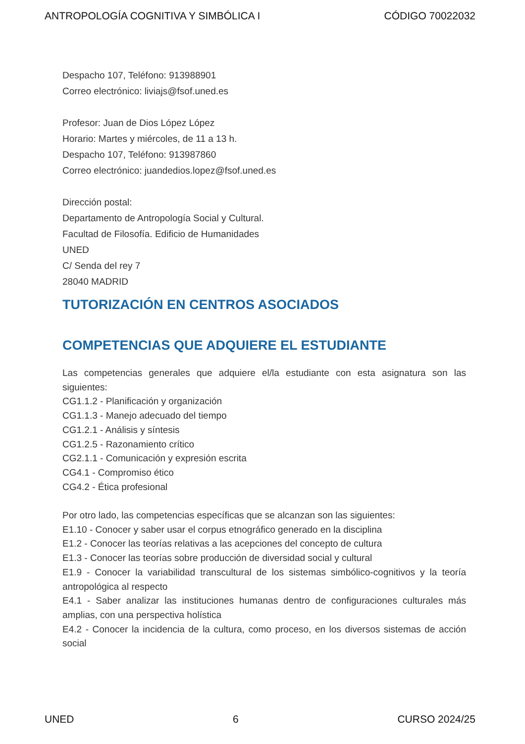ANTROPOLOGÍA COGNITIVA Y SIMBÓLICA I CÓDIGO 70022032
Despacho 107, Teléfono: 913988901
Correo electrónico: liviajs@fsof.uned.es
Profesor: Juan de Dios López López
Horario: Martes y miércoles, de 11 a 13 h.
Despacho 107, Teléfono: 913987860
Correo electrónico: juandedios.lopez@fsof.uned.es
Dirección postal:
Departamento de Antropología Social y Cultural.
Facultad de Filosofía. Edificio de Humanidades
UNED
C/ Senda del rey 7
28040 MADRID
TUTORIZACIÓN EN CENTROS ASOCIADOS
COMPETENCIAS QUE ADQUIERE EL ESTUDIANTE
Las competencias generales que adquiere el/la estudiante con esta asignatura son las siguientes:
CG1.1.2 - Planificación y organización
CG1.1.3 - Manejo adecuado del tiempo
CG1.2.1 - Análisis y síntesis
CG1.2.5 - Razonamiento crítico
CG2.1.1 - Comunicación y expresión escrita
CG4.1 - Compromiso ético
CG4.2 - Ética profesional
Por otro lado, las competencias específicas que se alcanzan son las siguientes:
E1.10 - Conocer y saber usar el corpus etnográfico generado en la disciplina
E1.2 - Conocer las teorías relativas a las acepciones del concepto de cultura
E1.3 - Conocer las teorías sobre producción de diversidad social y cultural
E1.9 - Conocer la variabilidad transcultural de los sistemas simbólico-cognitivos y la teoría antropológica al respecto
E4.1 - Saber analizar las instituciones humanas dentro de configuraciones culturales más amplias, con una perspectiva holística
E4.2 - Conocer la incidencia de la cultura, como proceso, en los diversos sistemas de acción social
UNED 6 CURSO 2024/25